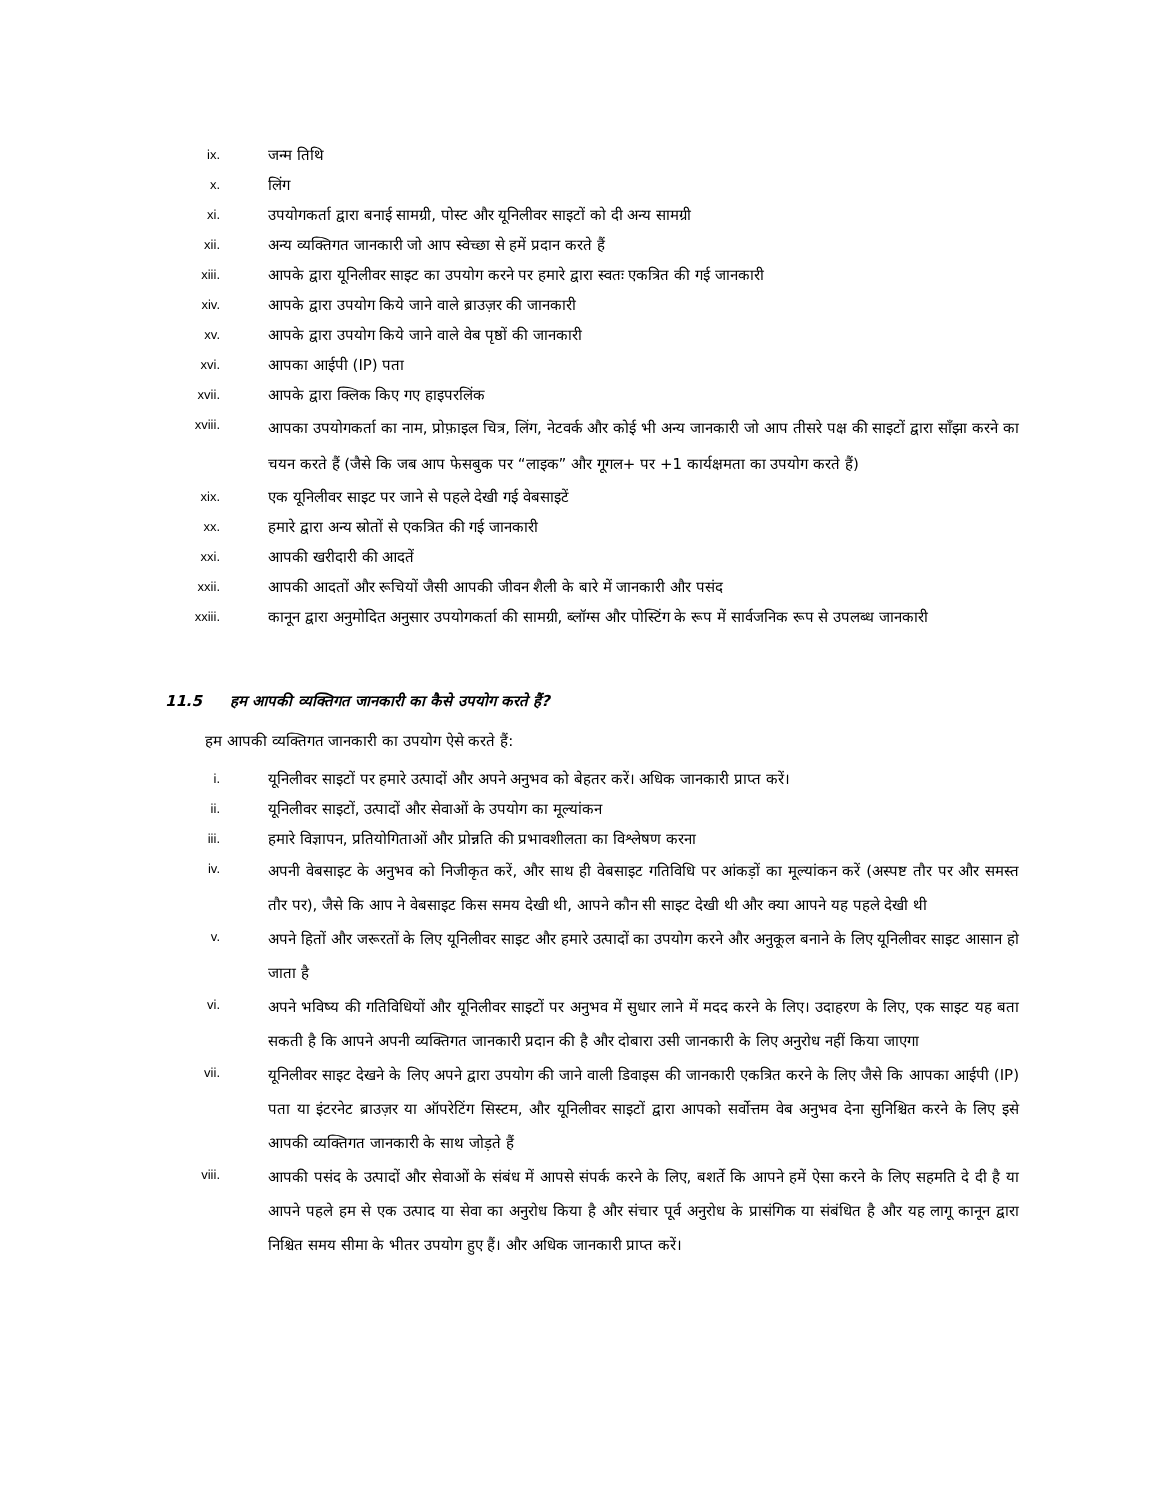ix.
जन्म तिथि
x.
लिंग
xi.
उपयोगकर्ता द्वारा बनाई सामग्री, पोस्ट और यूनिलीवर साइटों को दी अन्य सामग्री
xii.
अन्य व्यक्तिगत जानकारी जो आप स्वेच्छा से हमें प्रदान करते हैं
xiii.
आपके द्वारा यूनिलीवर साइट का उपयोग करने पर हमारे द्वारा स्वतः एकत्रित की गई जानकारी
xiv.
आपके द्वारा उपयोग किये जाने वाले ब्राउज़र की जानकारी
xv.
आपके द्वारा उपयोग किये जाने वाले वेब पृष्ठों की जानकारी
xvi.
आपका आईपी (IP) पता
xvii.
आपके द्वारा क्लिक किए गए हाइपरलिंक
xviii.
आपका उपयोगकर्ता का नाम, प्रोफ़ाइल चित्र, लिंग, नेटवर्क और कोई भी अन्य जानकारी जो आप तीसरे पक्ष की साइटों द्वारा साँझा करने का चयन करते हैं (जैसे कि जब आप फेसबुक पर “लाइक” और गूगल+ पर +1 कार्यक्षमता का उपयोग करते हैं)
xix.
एक यूनिलीवर साइट पर जाने से पहले देखी गई वेबसाइटें
xx.
हमारे द्वारा अन्य स्रोतों से एकत्रित की गई जानकारी
xxi.
आपकी खरीदारी की आदतें
xxii.
आपकी आदतों और रूचियों जैसी आपकी जीवन शैली के बारे में जानकारी और पसंद
xxiii.
कानून द्वारा अनुमोदित अनुसार उपयोगकर्ता की सामग्री, ब्लॉग्स और पोस्टिंग के रूप में सार्वजनिक रूप से उपलब्ध जानकारी
11.5 हम आपकी व्यक्तिगत जानकारी का कैसे उपयोग करते हैं?
हम आपकी व्यक्तिगत जानकारी का उपयोग ऐसे करते हैं:
i.
यूनिलीवर साइटों पर हमारे उत्पादों और अपने अनुभव को बेहतर करें। अधिक जानकारी प्राप्त करें।
ii.
यूनिलीवर साइटों, उत्पादों और सेवाओं के उपयोग का मूल्यांकन
iii.
हमारे विज्ञापन, प्रतियोगिताओं और प्रोन्नति की प्रभावशीलता का विश्लेषण करना
iv.
अपनी वेबसाइट के अनुभव को निजीकृत करें, और साथ ही वेबसाइट गतिविधि पर आंकड़ों का मूल्यांकन करें (अस्पष्ट तौर पर और समस्त तौर पर), जैसे कि आप ने वेबसाइट किस समय देखी थी, आपने कौन सी साइट देखी थी और क्या आपने यह पहले देखी थी
v.
अपने हितों और जरूरतों के लिए यूनिलीवर साइट और हमारे उत्पादों का उपयोग करने और अनुकूल बनाने के लिए यूनिलीवर साइट आसान हो जाता है
vi.
अपने भविष्य की गतिविधियों और यूनिलीवर साइटों पर अनुभव में सुधार लाने में मदद करने के लिए। उदाहरण के लिए, एक साइट यह बता सकती है कि आपने अपनी व्यक्तिगत जानकारी प्रदान की है और दोबारा उसी जानकारी के लिए अनुरोध नहीं किया जाएगा
vii.
यूनिलीवर साइट देखने के लिए अपने द्वारा उपयोग की जाने वाली डिवाइस की जानकारी एकत्रित करने के लिए जैसे कि आपका आईपी (IP) पता या इंटरनेट ब्राउज़र या ऑपरेटिंग सिस्टम, और यूनिलीवर साइटों द्वारा आपको सर्वोत्तम वेब अनुभव देना सुनिश्चित करने के लिए इसे आपकी व्यक्तिगत जानकारी के साथ जोड़ते हैं
viii.
आपकी पसंद के उत्पादों और सेवाओं के संबंध में आपसे संपर्क करने के लिए, बशर्ते कि आपने हमें ऐसा करने के लिए सहमति दे दी है या आपने पहले हम से एक उत्पाद या सेवा का अनुरोध किया है और संचार पूर्व अनुरोध के प्रासंगिक या संबंधित है और यह लागू कानून द्वारा निश्चित समय सीमा के भीतर उपयोग हुए हैं। और अधिक जानकारी प्राप्त करें।